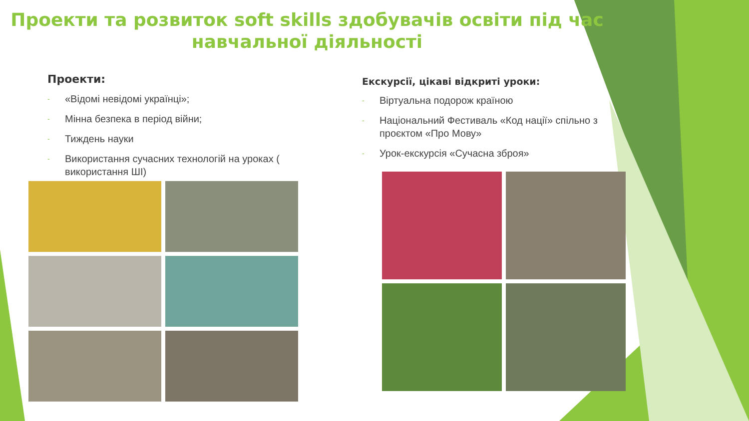Проекти та розвиток soft skills здобувачів освіти під час навчальної діяльності
Проекти:
- «Відомі невідомі українці»;
- Мінна безпека в період війни;
- Тиждень науки
- Використання сучасних технологій на уроках ( використання ШІ)
Екскурсії, цікаві відкриті уроки:
- Віртуальна подорож країною
- Національний Фестиваль «Код нації» спільно з проєктом «Про Мову»
- Урок-екскурсія «Сучасна зброя»